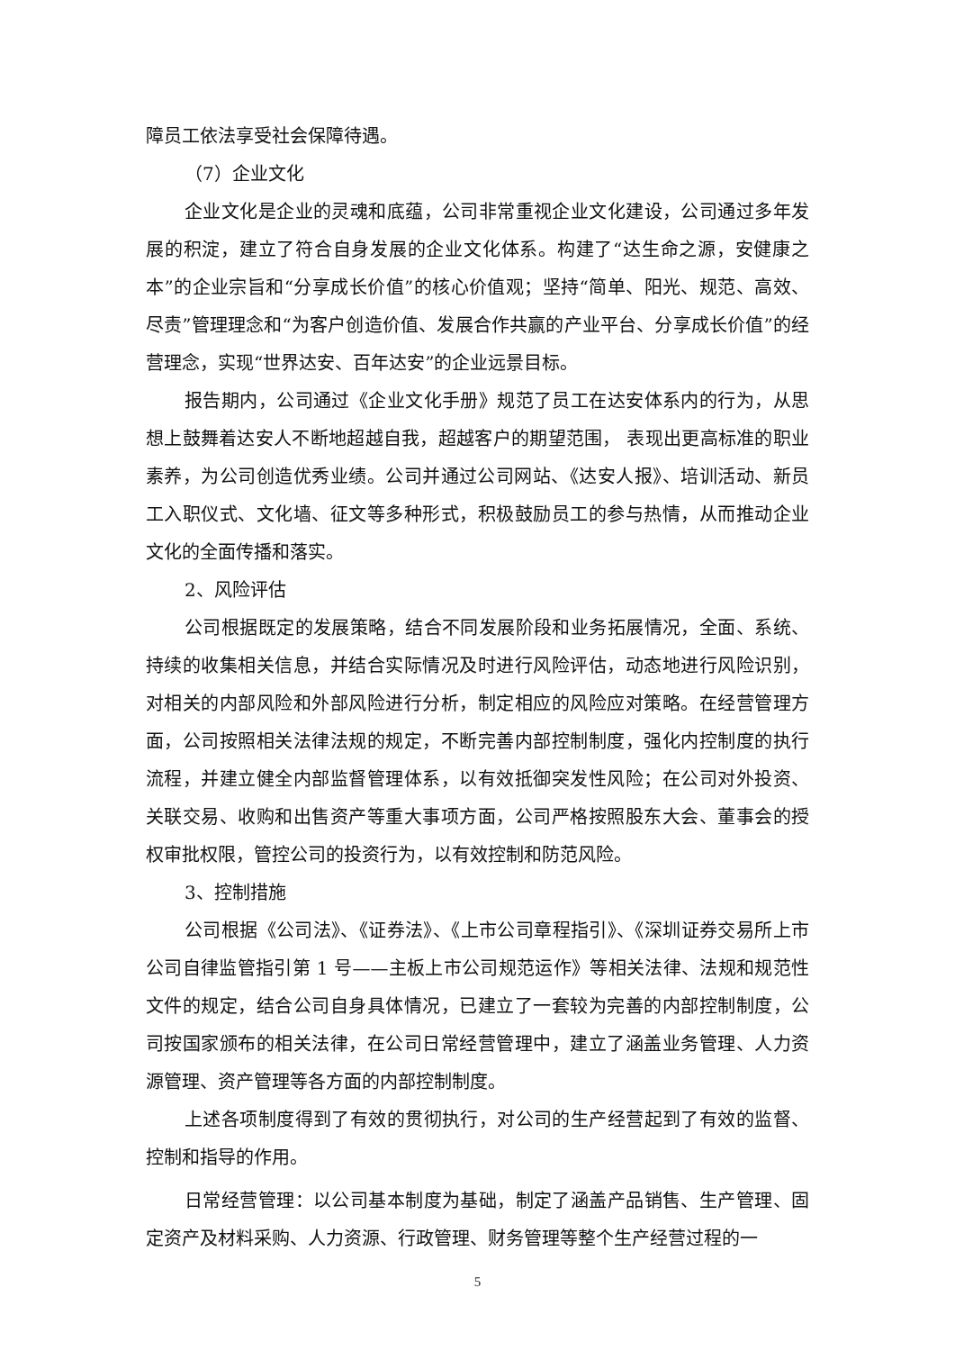障员工依法享受社会保障待遇。
（7）企业文化
企业文化是企业的灵魂和底蕴，公司非常重视企业文化建设，公司通过多年发展的积淀，建立了符合自身发展的企业文化体系。构建了“达生命之源，安健康之本”的企业宗旨和“分享成长价值”的核心价值观；坚持“简单、阳光、规范、高效、尽责”管理理念和“为客户创造价值、发展合作共赢的产业平台、分享成长价值”的经营理念，实现“世界达安、百年达安”的企业远景目标。
报告期内，公司通过《企业文化手册》规范了员工在达安体系内的行为，从思想上鼓舞着达安人不断地超越自我，超越客户的期望范围， 表现出更高标准的职业素养，为公司创造优秀业绩。公司并通过公司网站、《达安人报》、培训活动、新员工入职仪式、文化墙、征文等多种形式，积极鼓励员工的参与热情，从而推动企业文化的全面传播和落实。
2、风险评估
公司根据既定的发展策略，结合不同发展阶段和业务拓展情况，全面、系统、持续的收集相关信息，并结合实际情况及时进行风险评估，动态地进行风险识别，对相关的内部风险和外部风险进行分析，制定相应的风险应对策略。在经营管理方面，公司按照相关法律法规的规定，不断完善内部控制制度，强化内控制度的执行流程，并建立健全内部监督管理体系，以有效抵御突发性风险；在公司对外投资、关联交易、收购和出售资产等重大事项方面，公司严格按照股东大会、董事会的授权审批权限，管控公司的投资行为，以有效控制和防范风险。
3、控制措施
公司根据《公司法》、《证券法》、《上市公司章程指引》、《深圳证券交易所上市公司自律监管指引第 1 号——主板上市公司规范运作》等相关法律、法规和规范性文件的规定，结合公司自身具体情况，已建立了一套较为完善的内部控制制度，公司按国家颁布的相关法律，在公司日常经营管理中，建立了涵盖业务管理、人力资源管理、资产管理等各方面的内部控制制度。
上述各项制度得到了有效的贯彻执行，对公司的生产经营起到了有效的监督、控制和指导的作用。
日常经营管理：以公司基本制度为基础，制定了涵盖产品销售、生产管理、固定资产及材料采购、人力资源、行政管理、财务管理等整个生产经营过程的一
5